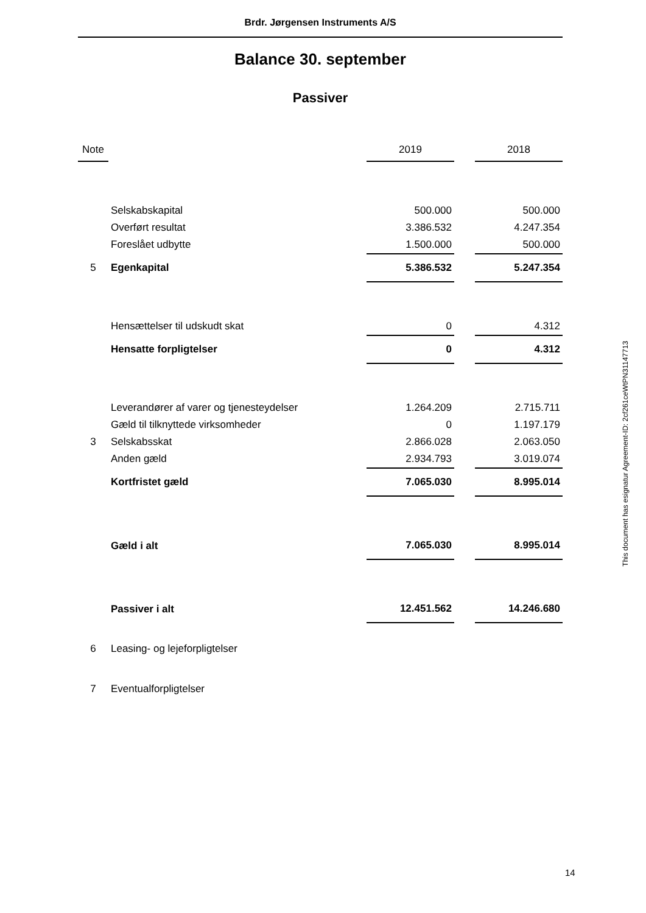Brdr. Jørgensen Instruments A/S
Balance 30. september
Passiver
| Note | | 2019 | | 2018 |
| --- | --- | --- | --- | --- |
| | Selskabskapital | 500.000 | | 500.000 |
| | Overført resultat | 3.386.532 | | 4.247.354 |
| | Foreslået udbytte | 1.500.000 | | 500.000 |
| 5 | Egenkapital | 5.386.532 | | 5.247.354 |
| | Hensættelser til udskudt skat | 0 | | 4.312 |
| | Hensatte forpligtelser | 0 | | 4.312 |
| | Leverandører af varer og tjenesteydelser | 1.264.209 | | 2.715.711 |
| | Gæld til tilknyttede virksomheder | 0 | | 1.197.179 |
| 3 | Selskabsskat | 2.866.028 | | 2.063.050 |
| | Anden gæld | 2.934.793 | | 3.019.074 |
| | Kortfristet gæld | 7.065.030 | | 8.995.014 |
| | Gæld i alt | 7.065.030 | | 8.995.014 |
| | Passiver i alt | 12.451.562 | | 14.246.680 |
| 6 | Leasing- og lejeforpligtelser | | | |
| 7 | Eventualforpligtelser | | | |
This document has esignatur Agreement-ID: 2cf261ceWtPN31147713
14